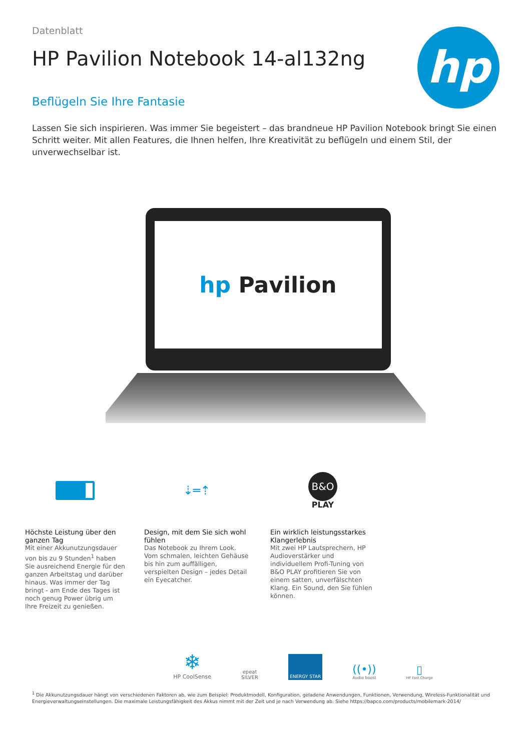Datenblatt
HP Pavilion Notebook 14-al132ng
Beflügeln Sie Ihre Fantasie
Lassen Sie sich inspirieren. Was immer Sie begeistert – das brandneue HP Pavilion Notebook bringt Sie einen Schritt weiter. Mit allen Features, die Ihnen helfen, Ihre Kreativität zu beflügeln und einem Stil, der unverwechselbar ist.
hp
hp Pavilion
Höchste Leistung über den ganzen Tag
Mit einer Akkunutzungsdauer von bis zu 9 Stunden<sup>1</sup> haben Sie ausreichend Energie für den ganzen Arbeitstag und darüber hinaus. Was immer der Tag bringt - am Ende des Tages ist noch genug Power übrig um Ihre Freizeit zu genießen.
⇣═⇡
Design, mit dem Sie sich wohl fühlen
Das Notebook zu Ihrem Look. Vom schmalen, leichten Gehäuse bis hin zum auffälligen, verspielten Design – jedes Detail ein Eyecatcher.
B&O
PLAY
Ein wirklich leistungsstarkes Klangerlebnis
Mit zwei HP Lautsprechern, HP Audioverstärker und individuellem Profi-Tuning von B&O PLAY profitieren Sie von einem satten, unverfälschten Klang. Ein Sound, den Sie fühlen können.
❄
HP CoolSense
epeat
SILVER
ENERGY STAR
((•))
Audio boost
▯
HP Fast Charge
<sup>1</sup> Die Akkunutzungsdauer hängt von verschiedenen Faktoren ab, wie zum Beispiel: Produktmodell, Konfiguration, geladene Anwendungen, Funktionen, Verwendung, Wireless-Funktionalität und Energieverwaltungseinstellungen. Die maximale Leistungsfähigkeit des Akkus nimmt mit der Zeit und je nach Verwendung ab. Siehe https://bapco.com/products/mobilemark-2014/